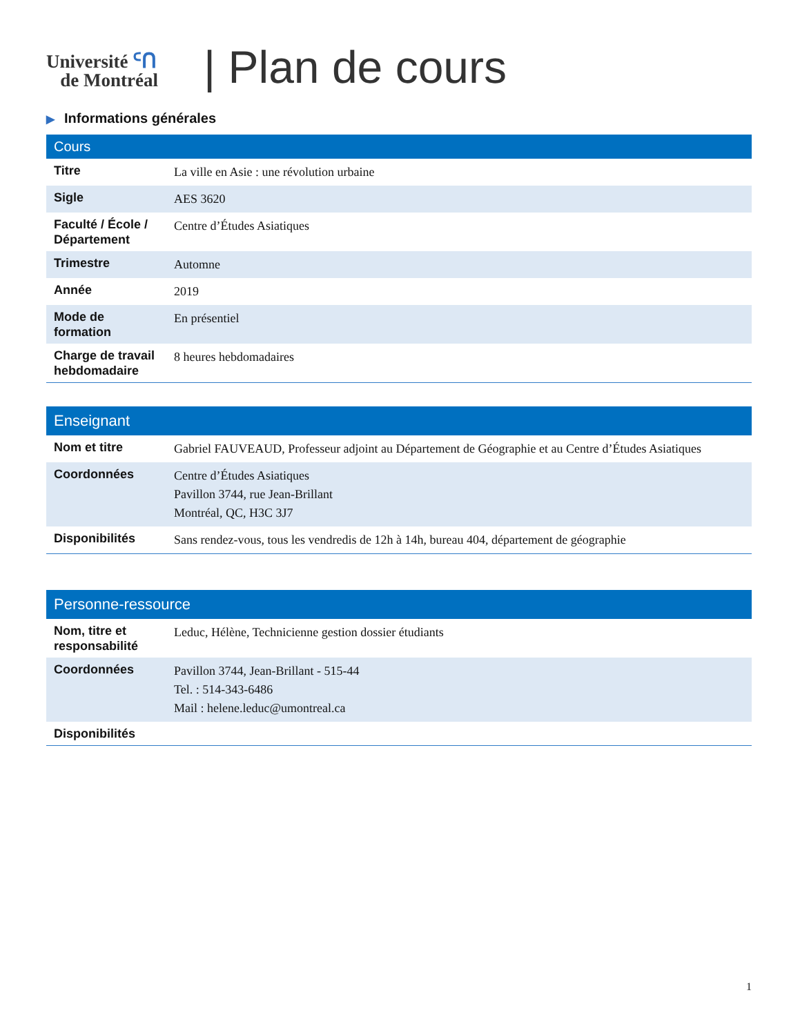Université ᑦᑎ
de Montréal
| Plan de cours
▶ Informations générales
| Cours | |
| --- | --- |
| Titre | La ville en Asie : une révolution urbaine |
| Sigle | AES 3620 |
| Faculté / École / Département | Centre d’Études Asiatiques |
| Trimestre | Automne |
| Année | 2019 |
| Mode de formation | En présentiel |
| Charge de travail hebdomadaire | 8 heures hebdomadaires |
| Enseignant | |
| --- | --- |
| Nom et titre | Gabriel FAUVEAUD, Professeur adjoint au Département de Géographie et au Centre d’Études Asiatiques |
| Coordonnées | Centre d’Études Asiatiques Pavillon 3744, rue Jean-Brillant Montréal, QC, H3C 3J7 |
| Disponibilités | Sans rendez-vous, tous les vendredis de 12h à 14h, bureau 404, département de géographie |
| Personne-ressource | |
| --- | --- |
| Nom, titre et responsabilité | Leduc, Hélène, Technicienne gestion dossier étudiants |
| Coordonnées | Pavillon 3744, Jean-Brillant - 515-44 Tel. : 514-343-6486 Mail : helene.leduc@umontreal.ca |
| Disponibilités | |
1